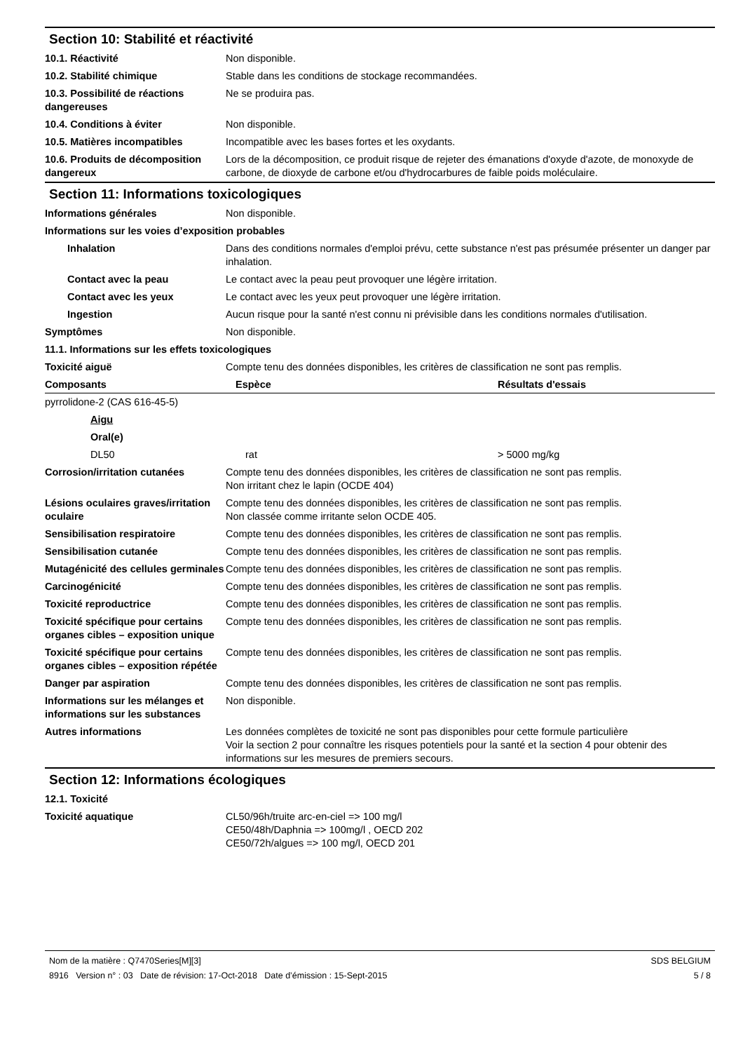Section 10: Stabilité et réactivité
| 10.1. Réactivité | Non disponible. |
| 10.2. Stabilité chimique | Stable dans les conditions de stockage recommandées. |
| 10.3. Possibilité de réactions dangereuses | Ne se produira pas. |
| 10.4. Conditions à éviter | Non disponible. |
| 10.5. Matières incompatibles | Incompatible avec les bases fortes et les oxydants. |
| 10.6. Produits de décomposition dangereux | Lors de la décomposition, ce produit risque de rejeter des émanations d'oxyde d'azote, de monoxyde de carbone, de dioxyde de carbone et/ou d'hydrocarbures de faible poids moléculaire. |
Section 11: Informations toxicologiques
| Informations générales | Non disponible. |
| Informations sur les voies d’exposition probables | |
| Inhalation | Dans des conditions normales d'emploi prévu, cette substance n'est pas présumée présenter un danger par inhalation. |
| Contact avec la peau | Le contact avec la peau peut provoquer une légère irritation. |
| Contact avec les yeux | Le contact avec les yeux peut provoquer une légère irritation. |
| Ingestion | Aucun risque pour la santé n'est connu ni prévisible dans les conditions normales d'utilisation. |
| Symptômes | Non disponible. |
| 11.1. Informations sur les effets toxicologiques | |
| Toxicité aiguë | Compte tenu des données disponibles, les critères de classification ne sont pas remplis. |
| Composants | Espèce | Résultats d'essais |
| --- | --- | --- |
| pyrrolidone-2 (CAS 616-45-5) | | |
| Aigu | | |
| Oral(e) | | |
| DL50 | rat | > 5000 mg/kg |
| Corrosion/irritation cutanées | Compte tenu des données disponibles, les critères de classification ne sont pas remplis. Non irritant chez le lapin (OCDE 404) |
| Lésions oculaires graves/irritation oculaire | Compte tenu des données disponibles, les critères de classification ne sont pas remplis. Non classée comme irritante selon OCDE 405. |
| Sensibilisation respiratoire | Compte tenu des données disponibles, les critères de classification ne sont pas remplis. |
| Sensibilisation cutanée | Compte tenu des données disponibles, les critères de classification ne sont pas remplis. |
| Mutagénicité des cellules germinales | Compte tenu des données disponibles, les critères de classification ne sont pas remplis. |
| Carcinogénicité | Compte tenu des données disponibles, les critères de classification ne sont pas remplis. |
| Toxicité reproductrice | Compte tenu des données disponibles, les critères de classification ne sont pas remplis. |
| Toxicité spécifique pour certains organes cibles – exposition unique | Compte tenu des données disponibles, les critères de classification ne sont pas remplis. |
| Toxicité spécifique pour certains organes cibles – exposition répétée | Compte tenu des données disponibles, les critères de classification ne sont pas remplis. |
| Danger par aspiration | Compte tenu des données disponibles, les critères de classification ne sont pas remplis. |
| Informations sur les mélanges et informations sur les substances | Non disponible. |
| Autres informations | Les données complètes de toxicité ne sont pas disponibles pour cette formule particulière Voir la section 2 pour connaître les risques potentiels pour la santé et la section 4 pour obtenir des informations sur les mesures de premiers secours. |
Section 12: Informations écologiques
| 12.1. Toxicité | |
| Toxicité aquatique | CL50/96h/truite arc-en-ciel => 100 mg/l CE50/48h/Daphnia => 100mg/l , OECD 202 CE50/72h/algues => 100 mg/l, OECD 201 |
Nom de la matière : Q7470Series[M][3]
8916 Version n° : 03 Date de révision: 17-Oct-2018 Date d’émission : 15-Sept-2015
SDS BELGIUM
5 / 8